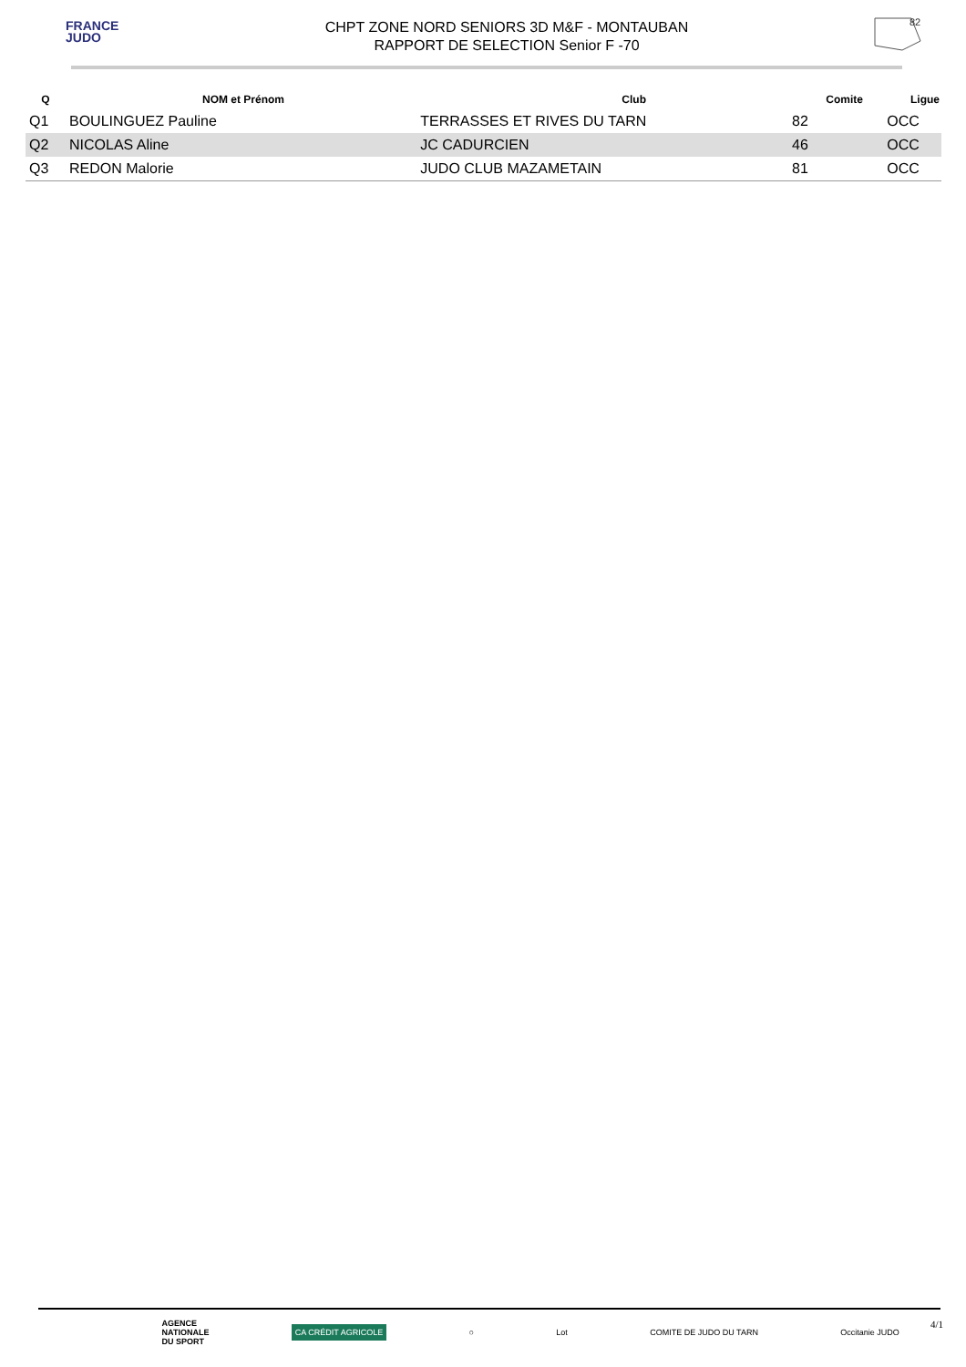FRANCE
JUDO
CHPT ZONE NORD SENIORS 3D M&F - MONTAUBAN
RAPPORT DE SELECTION Senior F -70
82
| Q | NOM et Prénom | Club | Comite | Ligue |
| --- | --- | --- | --- | --- |
| Q1 | BOULINGUEZ Pauline | TERRASSES ET RIVES DU TARN | 82 | OCC |
| Q2 | NICOLAS Aline | JC CADURCIEN | 46 | OCC |
| Q3 | REDON Malorie | JUDO CLUB MAZAMETAIN | 81 | OCC |
AGENCE
NATIONALE
DU SPORT CA CRÉDIT AGRICOLE ○ Lot COMITE DE JUDO DU TARN Occitanie JUDO
4/1